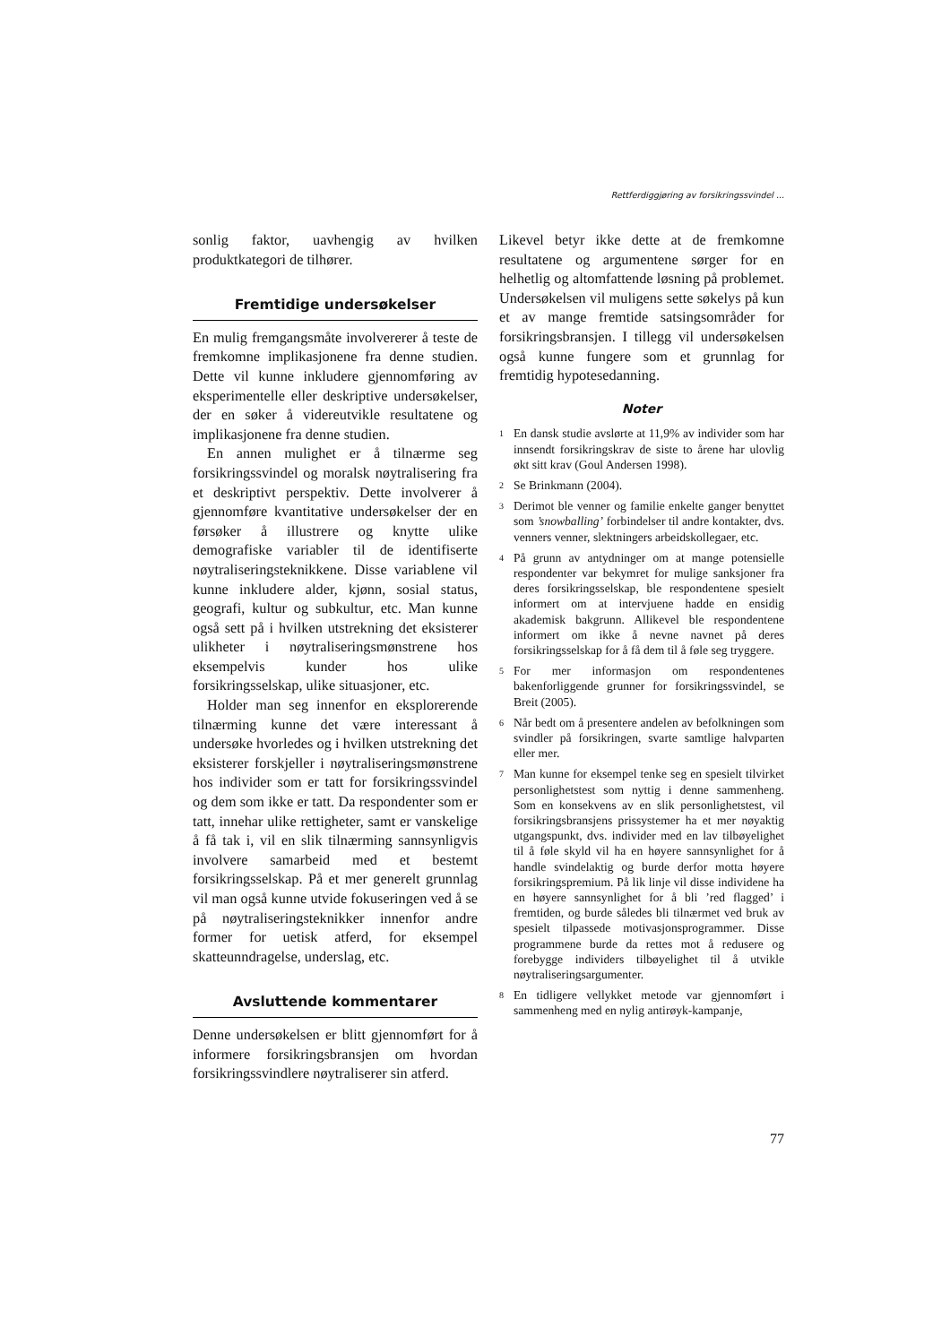Rettferdiggjøring av forsikringssvindel ...
sonlig faktor, uavhengig av hvilken produktkategori de tilhører.
Fremtidige undersøkelser
En mulig fremgangsmåte involvererer å teste de fremkomne implikasjonene fra denne studien. Dette vil kunne inkludere gjennomføring av eksperimentelle eller deskriptive undersøkelser, der en søker å videreutvikle resultatene og implikasjonene fra denne studien.
En annen mulighet er å tilnærme seg forsikringssvindel og moralsk nøytralisering fra et deskriptivt perspektiv. Dette involverer å gjennomføre kvantitative undersøkelser der en førsøker å illustrere og knytte ulike demografiske variabler til de identifiserte nøytraliseringsteknikkene. Disse variablene vil kunne inkludere alder, kjønn, sosial status, geografi, kultur og subkultur, etc. Man kunne også sett på i hvilken utstrekning det eksisterer ulikheter i nøytraliseringsmønstrene hos eksempelvis kunder hos ulike forsikringsselskap, ulike situasjoner, etc.
Holder man seg innenfor en eksplorerende tilnærming kunne det være interessant å undersøke hvorledes og i hvilken utstrekning det eksisterer forskjeller i nøytraliseringsmønstrene hos individer som er tatt for forsikringssvindel og dem som ikke er tatt. Da respondenter som er tatt, innehar ulike rettigheter, samt er vanskelige å få tak i, vil en slik tilnærming sannsynligvis involvere samarbeid med et bestemt forsikringsselskap. På et mer generelt grunnlag vil man også kunne utvide fokuseringen ved å se på nøytraliseringsteknikker innenfor andre former for uetisk atferd, for eksempel skatteunndragelse, underslag, etc.
Avsluttende kommentarer
Denne undersøkelsen er blitt gjennomført for å informere forsikringsbransjen om hvordan forsikringssvindlere nøytraliserer sin atferd.
Likevel betyr ikke dette at de fremkomne resultatene og argumentene sørger for en helhetlig og altomfattende løsning på problemet. Undersøkelsen vil muligens sette søkelys på kun et av mange fremtide satsingsområder for forsikringsbransjen. I tillegg vil undersøkelsen også kunne fungere som et grunnlag for fremtidig hypotesedanning.
Noter
<sup>1</sup> En dansk studie avslørte at 11,9% av individer som har innsendt forsikringskrav de siste to årene har ulovlig økt sitt krav (Goul Andersen 1998).
<sup>2</sup> Se Brinkmann (2004).
<sup>3</sup> Derimot ble venner og familie enkelte ganger benyttet som ’snowballing’ forbindelser til andre kontakter, dvs. venners venner, slektningers arbeidskollegaer, etc.
<sup>4</sup> På grunn av antydninger om at mange potensielle respondenter var bekymret for mulige sanksjoner fra deres forsikringsselskap, ble respondentene spesielt informert om at intervjuene hadde en ensidig akademisk bakgrunn. Allikevel ble respondentene informert om ikke å nevne navnet på deres forsikringsselskap for å få dem til å føle seg tryggere.
<sup>5</sup> For mer informasjon om respondentenes bakenforliggende grunner for forsikringssvindel, se Breit (2005).
<sup>6</sup> Når bedt om å presentere andelen av befolkningen som svindler på forsikringen, svarte samtlige halvparten eller mer.
<sup>7</sup> Man kunne for eksempel tenke seg en spesielt tilvirket personlighetstest som nyttig i denne sammenheng. Som en konsekvens av en slik personlighetstest, vil forsikringsbransjens prissystemer ha et mer nøyaktig utgangspunkt, dvs. individer med en lav tilbøyelighet til å føle skyld vil ha en høyere sannsynlighet for å handle svindelaktig og burde derfor motta høyere forsikringspremium. På lik linje vil disse individene ha en høyere sannsynlighet for å bli ’red flagged’ i fremtiden, og burde således bli tilnærmet ved bruk av spesielt tilpassede motivasjonsprogrammer. Disse programmene burde da rettes mot å redusere og forebygge individers tilbøyelighet til å utvikle nøytraliseringsargumenter.
<sup>8</sup> En tidligere vellykket metode var gjennomført i sammenheng med en nylig antirøyk-kampanje,
77